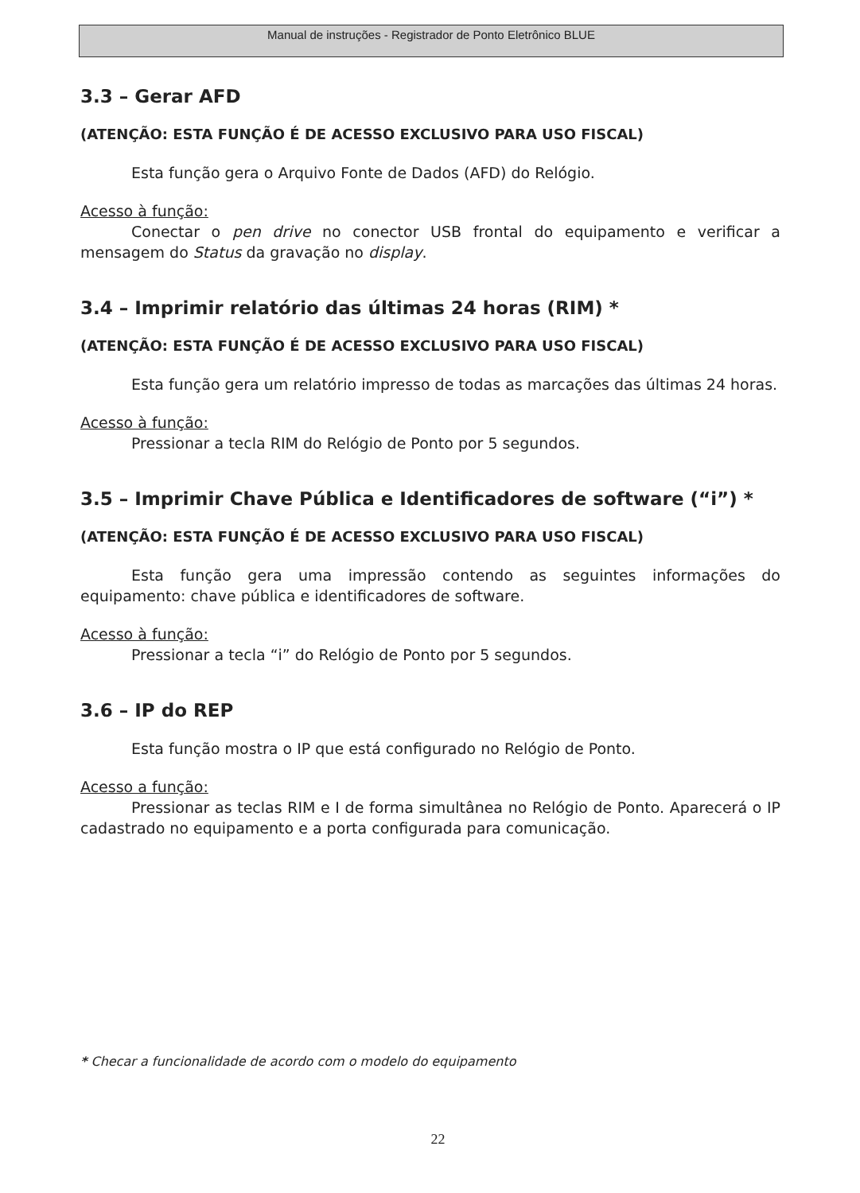Manual de instruções - Registrador de Ponto Eletrônico BLUE
3.3 – Gerar AFD
(ATENÇÃO: ESTA FUNÇÃO É DE ACESSO EXCLUSIVO PARA USO FISCAL)
Esta função gera o Arquivo Fonte de Dados (AFD) do Relógio.
Acesso à função:
Conectar o pen drive no conector USB frontal do equipamento e verificar a mensagem do Status da gravação no display.
3.4 – Imprimir relatório das últimas 24 horas (RIM) *
(ATENÇÃO: ESTA FUNÇÃO É DE ACESSO EXCLUSIVO PARA USO FISCAL)
Esta função gera um relatório impresso de todas as marcações das últimas 24 horas.
Acesso à função:
Pressionar a tecla RIM do Relógio de Ponto por 5 segundos.
3.5 – Imprimir Chave Pública e Identificadores de software (“i”) *
(ATENÇÃO: ESTA FUNÇÃO É DE ACESSO EXCLUSIVO PARA USO FISCAL)
Esta função gera uma impressão contendo as seguintes informações do equipamento: chave pública e identificadores de software.
Acesso à função:
Pressionar a tecla “i” do Relógio de Ponto por 5 segundos.
3.6 – IP do REP
Esta função mostra o IP que está configurado no Relógio de Ponto.
Acesso a função:
Pressionar as teclas RIM e I de forma simultânea no Relógio de Ponto. Aparecerá o IP cadastrado no equipamento e a porta configurada para comunicação.
* Checar a funcionalidade de acordo com o modelo do equipamento
22